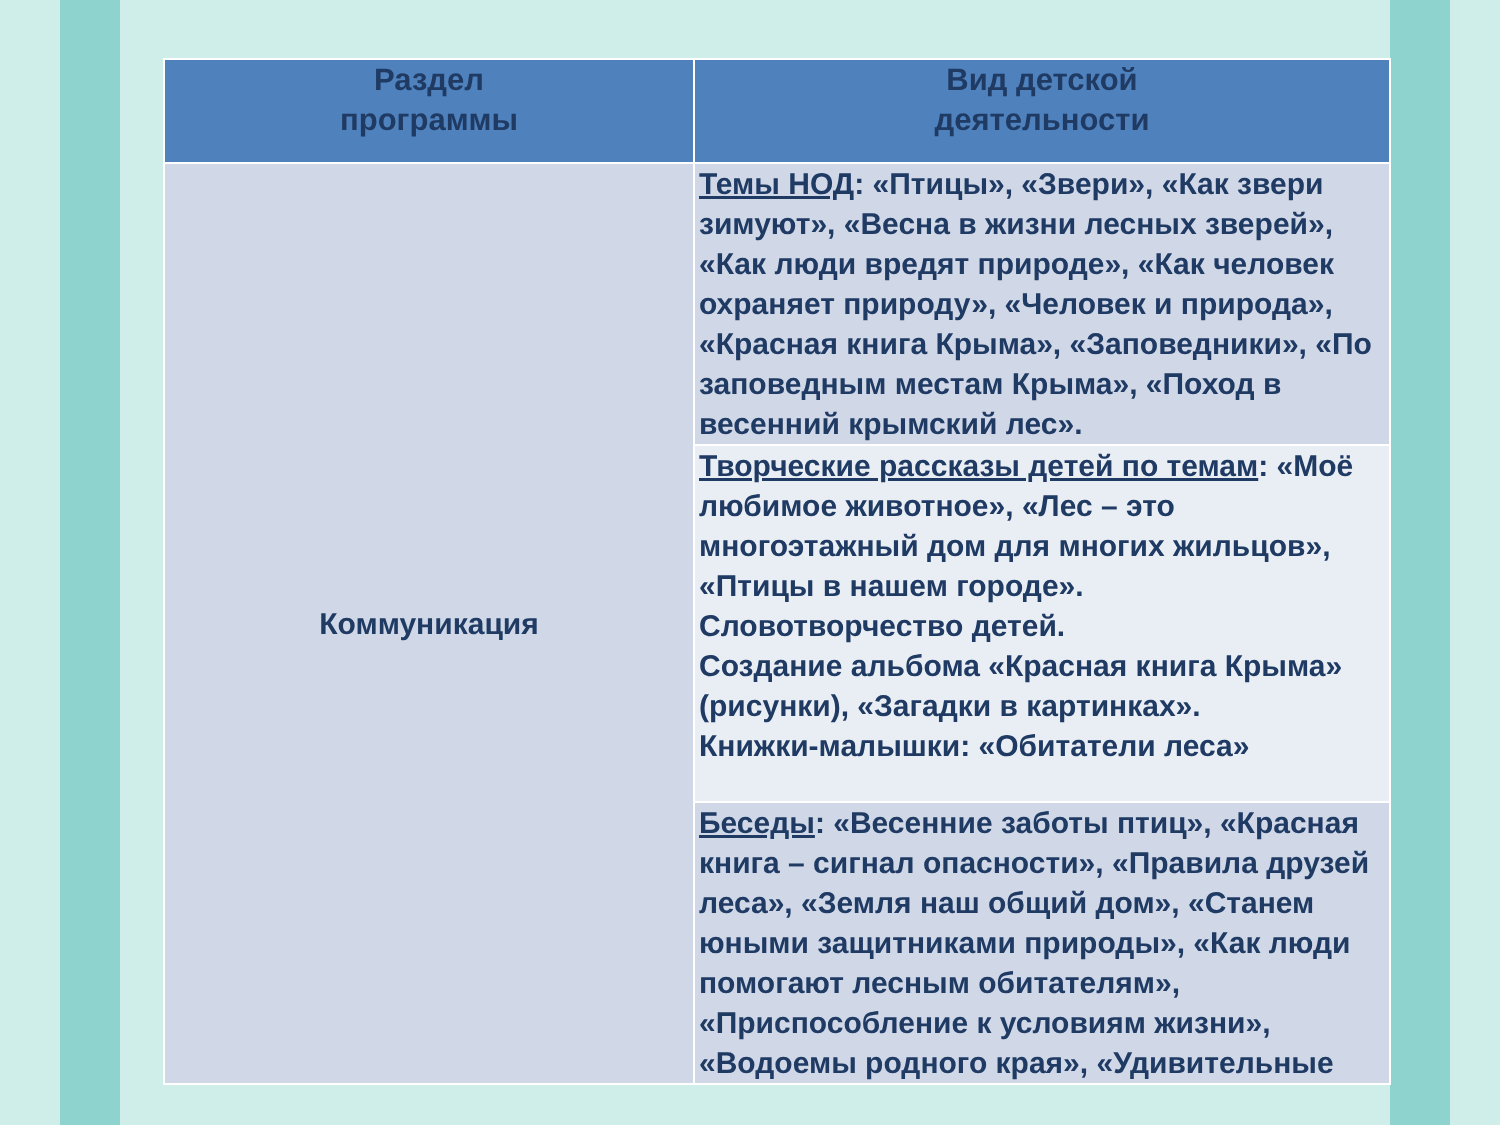| Раздел программы | Вид детской деятельности |
| --- | --- |
| Коммуникация | Темы НОД : «Птицы», «Звери», «Как звери зимуют», «Весна в жизни лесных зверей», «Как люди вредят природе», «Как человек охраняет природу», «Человек и природа», «Красная книга Крыма», «Заповедники», «По заповедным местам Крыма», «Поход в весенний крымский лес». |
| | Творческие рассказы детей по темам : «Моё любимое животное», «Лес – это многоэтажный дом для многих жильцов», «Птицы в нашем городе». Словотворчество детей. Создание альбома «Красная книга Крыма» (рисунки), «Загадки в картинках». Книжки-малышки: «Обитатели леса» |
| | Беседы : «Весенние заботы птиц», «Красная книга – сигнал опасности», «Правила друзей леса», «Земля наш общий дом», «Станем юными защитниками природы», «Как люди помогают лесным обитателям», «Приспособление к условиям жизни», «Водоемы родного края», «Удивительные |